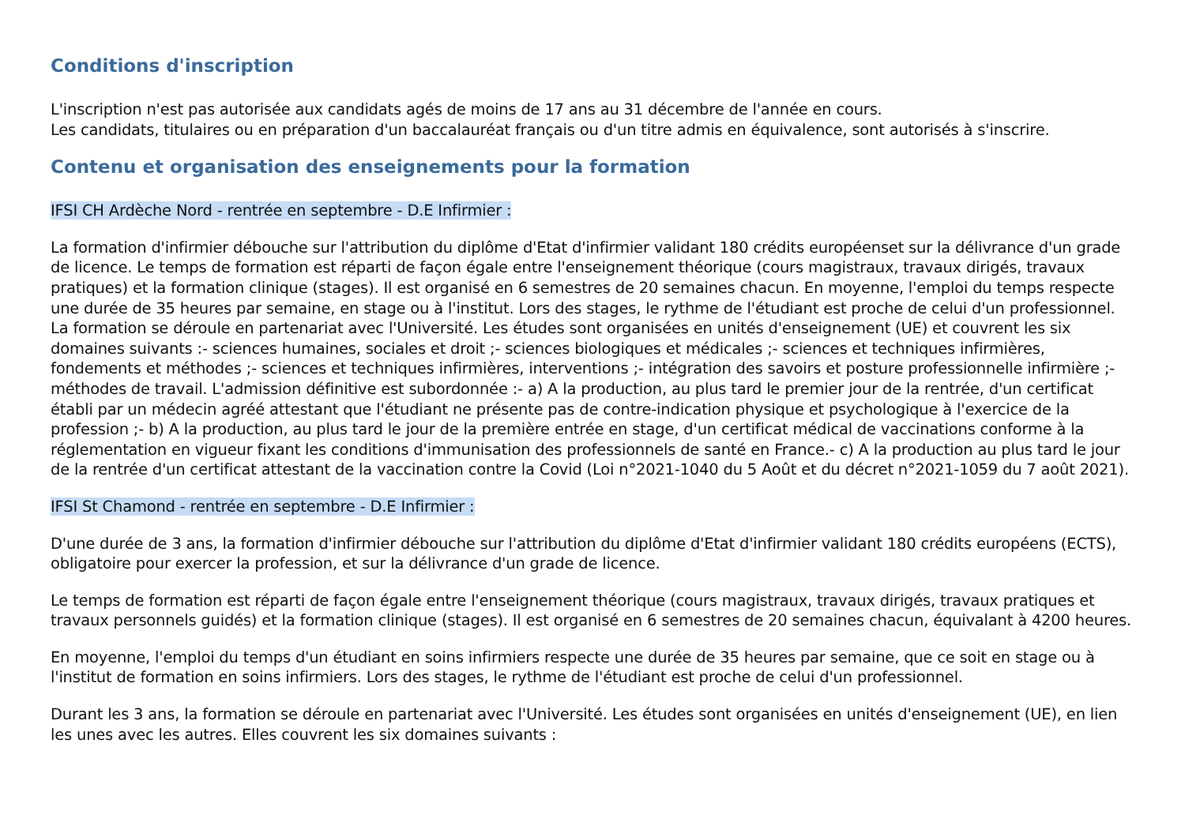Conditions d'inscription
L'inscription n'est pas autorisée aux candidats agés de moins de 17 ans au 31 décembre de l'année en cours.
Les candidats, titulaires ou en préparation d'un baccalauréat français ou d'un titre admis en équivalence, sont autorisés à s'inscrire.
Contenu et organisation des enseignements pour la formation
IFSI CH Ardèche Nord - rentrée en septembre - D.E Infirmier :
La formation d'infirmier débouche sur l'attribution du diplôme d'Etat d'infirmier validant 180 crédits européenset sur la délivrance d'un grade de licence. Le temps de formation est réparti de façon égale entre l'enseignement théorique (cours magistraux, travaux dirigés, travaux pratiques) et la formation clinique (stages). Il est organisé en 6 semestres de 20 semaines chacun. En moyenne, l'emploi du temps respecte une durée de 35 heures par semaine, en stage ou à l'institut. Lors des stages, le rythme de l'étudiant est proche de celui d'un professionnel. La formation se déroule en partenariat avec l'Université. Les études sont organisées en unités d'enseignement (UE) et couvrent les six domaines suivants :- sciences humaines, sociales et droit ;- sciences biologiques et médicales ;- sciences et techniques infirmières, fondements et méthodes ;- sciences et techniques infirmières, interventions ;- intégration des savoirs et posture professionnelle infirmière ;- méthodes de travail. L'admission définitive est subordonnée :- a) A la production, au plus tard le premier jour de la rentrée, d'un certificat établi par un médecin agréé attestant que l'étudiant ne présente pas de contre-indication physique et psychologique à l'exercice de la profession ;- b) A la production, au plus tard le jour de la première entrée en stage, d'un certificat médical de vaccinations conforme à la réglementation en vigueur fixant les conditions d'immunisation des professionnels de santé en France.- c) A la production au plus tard le jour de la rentrée d'un certificat attestant de la vaccination contre la Covid (Loi n°2021-1040 du 5 Août et du décret n°2021-1059 du 7 août 2021).
IFSI St Chamond - rentrée en septembre - D.E Infirmier :
D'une durée de 3 ans, la formation d'infirmier débouche sur l'attribution du diplôme d'Etat d'infirmier validant 180 crédits européens (ECTS), obligatoire pour exercer la profession, et sur la délivrance d'un grade de licence.
Le temps de formation est réparti de façon égale entre l'enseignement théorique (cours magistraux, travaux dirigés, travaux pratiques et travaux personnels guidés) et la formation clinique (stages). Il est organisé en 6 semestres de 20 semaines chacun, équivalant à 4200 heures.
En moyenne, l'emploi du temps d'un étudiant en soins infirmiers respecte une durée de 35 heures par semaine, que ce soit en stage ou à l'institut de formation en soins infirmiers. Lors des stages, le rythme de l'étudiant est proche de celui d'un professionnel.
Durant les 3 ans, la formation se déroule en partenariat avec l'Université. Les études sont organisées en unités d'enseignement (UE), en lien les unes avec les autres. Elles couvrent les six domaines suivants :